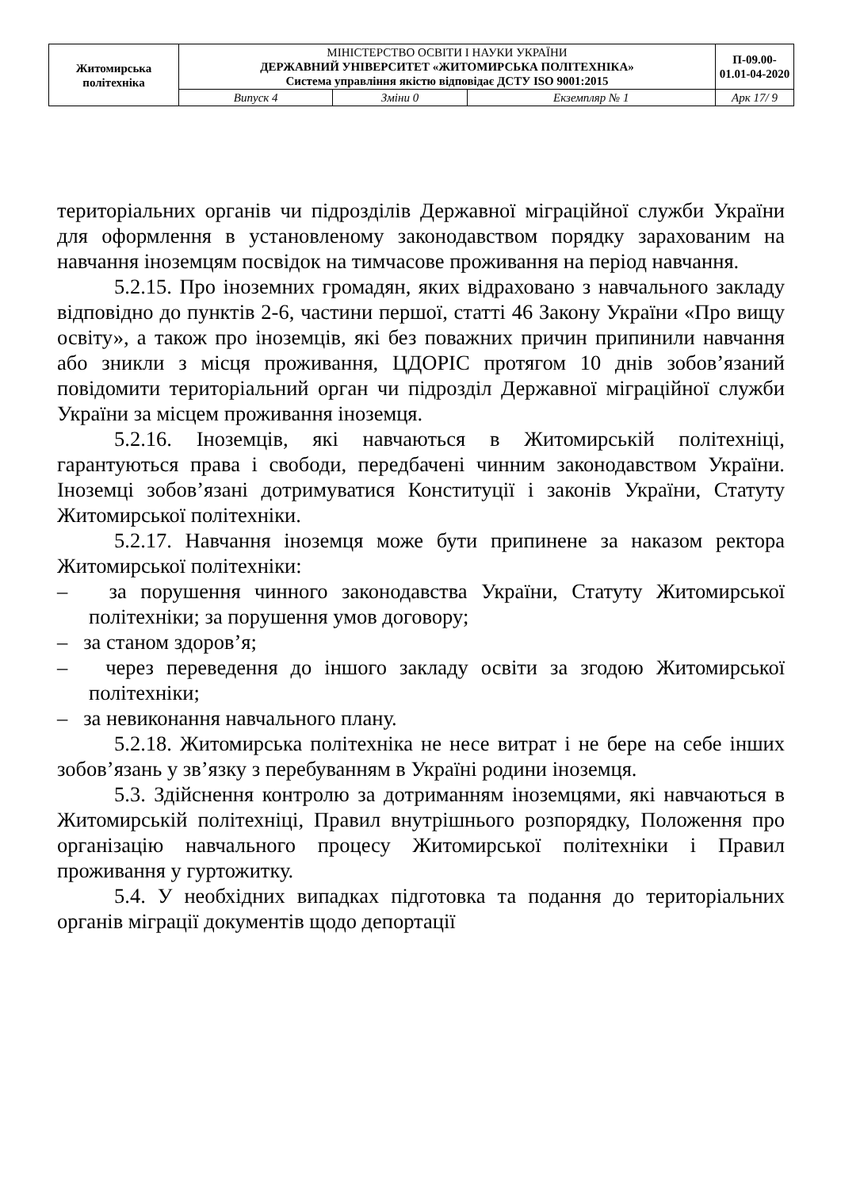| Житомирська політехніка | МІНІСТЕРСТВО ОСВІТИ І НАУКИ УКРАЇНИ ДЕРЖАВНИЙ УНІВЕРСИТЕТ «ЖИТОМИРСЬКА ПОЛІТЕХНІКА» Система управління якістю відповідає ДСТУ ISO 9001:2015 | | | П-09.00-01.01-04-2020 |
| | Випуск 4 | Зміни 0 | Екземпляр № 1 | Арк 17/ 9 |
територіальних органів чи підрозділів Державної міграційної служби України для оформлення в установленому законодавством порядку зарахованим на навчання іноземцям посвідок на тимчасове проживання на період навчання.
5.2.15. Про іноземних громадян, яких відраховано з навчального закладу відповідно до пунктів 2-6, частини першої, статті 46 Закону України «Про вищу освіту», а також про іноземців, які без поважних причин припинили навчання або зникли з місця проживання, ЦДОРІС протягом 10 днів зобов’язаний повідомити територіальний орган чи підрозділ Державної міграційної служби України за місцем проживання іноземця.
5.2.16. Іноземців, які навчаються в Житомирській політехніці, гарантуються права і свободи, передбачені чинним законодавством України. Іноземці зобов’язані дотримуватися Конституції і законів України, Статуту Житомирської політехніки.
5.2.17. Навчання іноземця може бути припинене за наказом ректора Житомирської політехніки:
– за порушення чинного законодавства України, Статуту Житомирської політехніки; за порушення умов договору;
– за станом здоров’я;
– через переведення до іншого закладу освіти за згодою Житомирської політехніки;
– за невиконання навчального плану.
5.2.18. Житомирська політехніка не несе витрат і не бере на себе інших зобов’язань у зв’язку з перебуванням в Україні родини іноземця.
5.3. Здійснення контролю за дотриманням іноземцями, які навчаються в Житомирській політехніці, Правил внутрішнього розпорядку, Положення про організацію навчального процесу Житомирської політехніки і Правил проживання у гуртожитку.
5.4. У необхідних випадках підготовка та подання до територіальних органів міграції документів щодо депортації